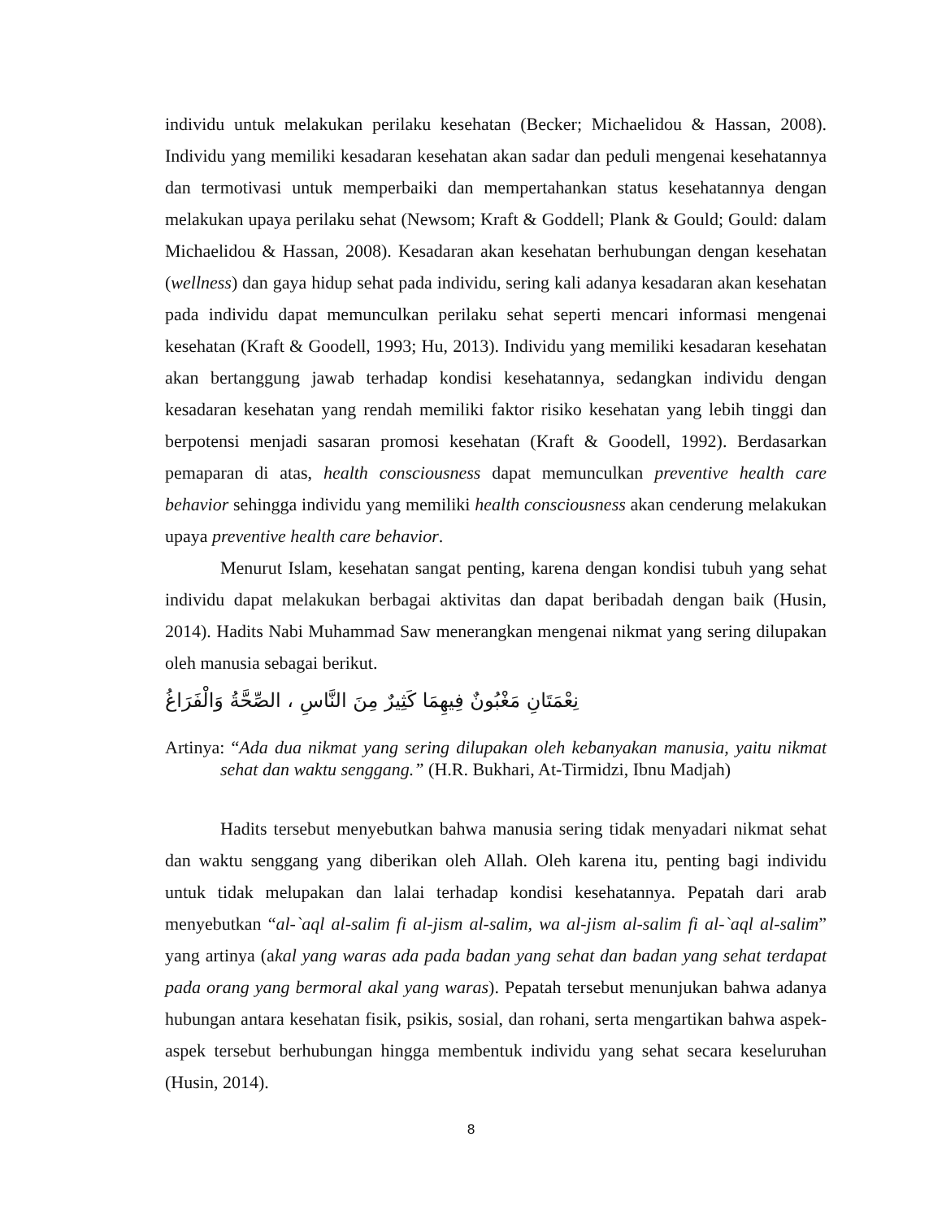individu untuk melakukan perilaku kesehatan (Becker; Michaelidou & Hassan, 2008). Individu yang memiliki kesadaran kesehatan akan sadar dan peduli mengenai kesehatannya dan termotivasi untuk memperbaiki dan mempertahankan status kesehatannya dengan melakukan upaya perilaku sehat (Newsom; Kraft & Goddell; Plank & Gould; Gould: dalam Michaelidou & Hassan, 2008). Kesadaran akan kesehatan berhubungan dengan kesehatan (wellness) dan gaya hidup sehat pada individu, sering kali adanya kesadaran akan kesehatan pada individu dapat memunculkan perilaku sehat seperti mencari informasi mengenai kesehatan (Kraft & Goodell, 1993; Hu, 2013). Individu yang memiliki kesadaran kesehatan akan bertanggung jawab terhadap kondisi kesehatannya, sedangkan individu dengan kesadaran kesehatan yang rendah memiliki faktor risiko kesehatan yang lebih tinggi dan berpotensi menjadi sasaran promosi kesehatan (Kraft & Goodell, 1992). Berdasarkan pemaparan di atas, health consciousness dapat memunculkan preventive health care behavior sehingga individu yang memiliki health consciousness akan cenderung melakukan upaya preventive health care behavior.
Menurut Islam, kesehatan sangat penting, karena dengan kondisi tubuh yang sehat individu dapat melakukan berbagai aktivitas dan dapat beribadah dengan baik (Husin, 2014). Hadits Nabi Muhammad Saw menerangkan mengenai nikmat yang sering dilupakan oleh manusia sebagai berikut.
نِعْمَتَانِ مَغْبُونٌ فِيهِمَا كَثِيرٌ مِنَ النَّاسِ ، الصِّحَّةُ وَالْفَرَاغُ
Artinya: “Ada dua nikmat yang sering dilupakan oleh kebanyakan manusia, yaitu nikmat sehat dan waktu senggang.” (H.R. Bukhari, At-Tirmidzi, Ibnu Madjah)
Hadits tersebut menyebutkan bahwa manusia sering tidak menyadari nikmat sehat dan waktu senggang yang diberikan oleh Allah. Oleh karena itu, penting bagi individu untuk tidak melupakan dan lalai terhadap kondisi kesehatannya. Pepatah dari arab menyebutkan “al-`aql al-salim fi al-jism al-salim, wa al-jism al-salim fi al-`aql al-salim” yang artinya (akal yang waras ada pada badan yang sehat dan badan yang sehat terdapat pada orang yang bermoral akal yang waras). Pepatah tersebut menunjukan bahwa adanya hubungan antara kesehatan fisik, psikis, sosial, dan rohani, serta mengartikan bahwa aspek-aspek tersebut berhubungan hingga membentuk individu yang sehat secara keseluruhan (Husin, 2014).
8